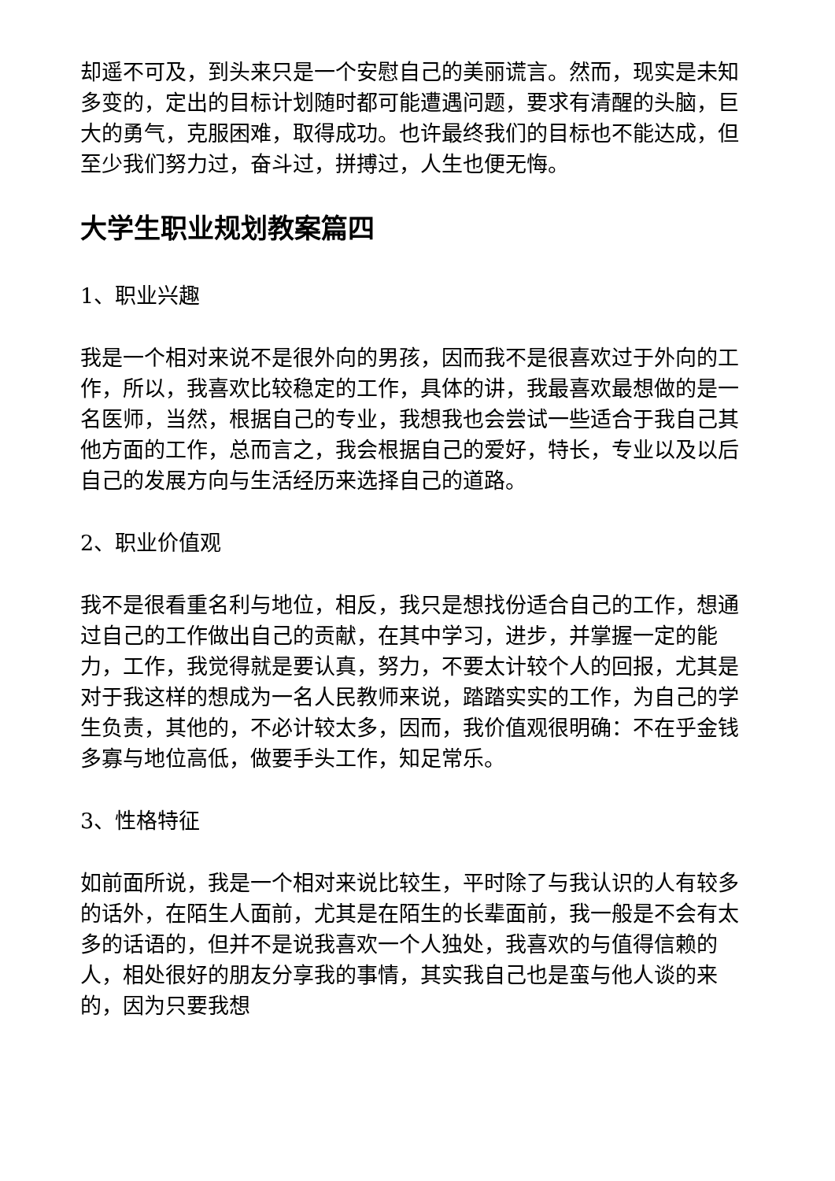却遥不可及，到头来只是一个安慰自己的美丽谎言。然而，现实是未知多变的，定出的目标计划随时都可能遭遇问题，要求有清醒的头脑，巨大的勇气，克服困难，取得成功。也许最终我们的目标也不能达成，但至少我们努力过，奋斗过，拼搏过，人生也便无悔。
大学生职业规划教案篇四
1、职业兴趣
我是一个相对来说不是很外向的男孩，因而我不是很喜欢过于外向的工作，所以，我喜欢比较稳定的工作，具体的讲，我最喜欢最想做的是一名医师，当然，根据自己的专业，我想我也会尝试一些适合于我自己其他方面的工作，总而言之，我会根据自己的爱好，特长，专业以及以后自己的发展方向与生活经历来选择自己的道路。
2、职业价值观
我不是很看重名利与地位，相反，我只是想找份适合自己的工作，想通过自己的工作做出自己的贡献，在其中学习，进步，并掌握一定的能力，工作，我觉得就是要认真，努力，不要太计较个人的回报，尤其是对于我这样的想成为一名人民教师来说，踏踏实实的工作，为自己的学生负责，其他的，不必计较太多，因而，我价值观很明确：不在乎金钱多寡与地位高低，做要手头工作，知足常乐。
3、性格特征
如前面所说，我是一个相对来说比较生，平时除了与我认识的人有较多的话外，在陌生人面前，尤其是在陌生的长辈面前，我一般是不会有太多的话语的，但并不是说我喜欢一个人独处，我喜欢的与值得信赖的人，相处很好的朋友分享我的事情，其实我自己也是蛮与他人谈的来的，因为只要我想